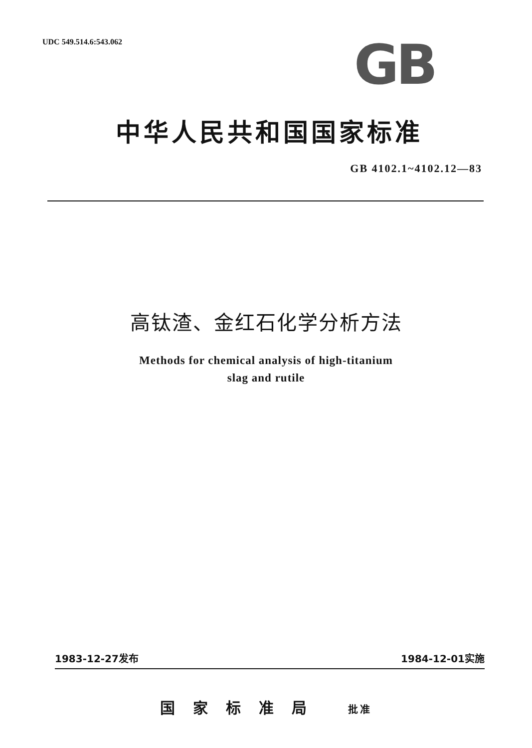UDC 549.514.6:543.062 GB
中华人民共和国国家标准
GB 4102.1~4102.12—83
高钛渣、金红石化学分析方法
Methods for chemical analysis of high-titanium
slag and rutile
1983-12-27发布 1984-12-01实施
国家标准局 批准